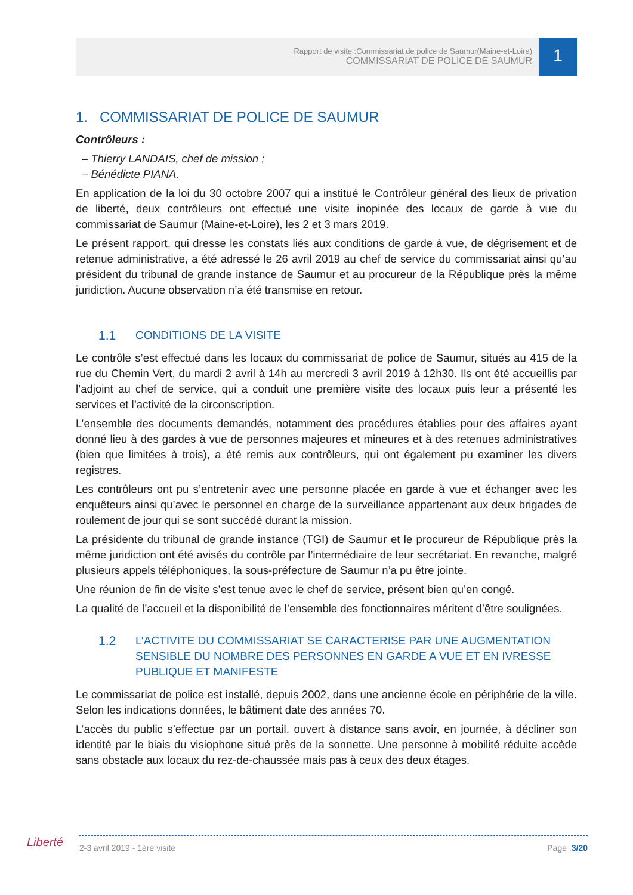Rapport de visite :Commissariat de police de Saumur(Maine-et-Loire)
COMMISSARIAT DE POLICE DE SAUMUR
1
1. COMMISSARIAT DE POLICE DE SAUMUR
Contrôleurs :
– Thierry LANDAIS, chef de mission ;
– Bénédicte PIANA.
En application de la loi du 30 octobre 2007 qui a institué le Contrôleur général des lieux de privation de liberté, deux contrôleurs ont effectué une visite inopinée des locaux de garde à vue du commissariat de Saumur (Maine-et-Loire), les 2 et 3 mars 2019.
Le présent rapport, qui dresse les constats liés aux conditions de garde à vue, de dégrisement et de retenue administrative, a été adressé le 26 avril 2019 au chef de service du commissariat ainsi qu’au président du tribunal de grande instance de Saumur et au procureur de la République près la même juridiction. Aucune observation n’a été transmise en retour.
1.1 CONDITIONS DE LA VISITE
Le contrôle s’est effectué dans les locaux du commissariat de police de Saumur, situés au 415 de la rue du Chemin Vert, du mardi 2 avril à 14h au mercredi 3 avril 2019 à 12h30. Ils ont été accueillis par l’adjoint au chef de service, qui a conduit une première visite des locaux puis leur a présenté les services et l’activité de la circonscription.
L’ensemble des documents demandés, notamment des procédures établies pour des affaires ayant donné lieu à des gardes à vue de personnes majeures et mineures et à des retenues administratives (bien que limitées à trois), a été remis aux contrôleurs, qui ont également pu examiner les divers registres.
Les contrôleurs ont pu s’entretenir avec une personne placée en garde à vue et échanger avec les enquêteurs ainsi qu’avec le personnel en charge de la surveillance appartenant aux deux brigades de roulement de jour qui se sont succédé durant la mission.
La présidente du tribunal de grande instance (TGI) de Saumur et le procureur de République près la même juridiction ont été avisés du contrôle par l’intermédiaire de leur secrétariat. En revanche, malgré plusieurs appels téléphoniques, la sous-préfecture de Saumur n’a pu être jointe.
Une réunion de fin de visite s’est tenue avec le chef de service, présent bien qu’en congé.
La qualité de l’accueil et la disponibilité de l’ensemble des fonctionnaires méritent d’être soulignées.
1.2 L’ACTIVITE DU COMMISSARIAT SE CARACTERISE PAR UNE AUGMENTATION SENSIBLE DU NOMBRE DES PERSONNES EN GARDE A VUE ET EN IVRESSE PUBLIQUE ET MANIFESTE
Le commissariat de police est installé, depuis 2002, dans une ancienne école en périphérie de la ville. Selon les indications données, le bâtiment date des années 70.
L’accès du public s’effectue par un portail, ouvert à distance sans avoir, en journée, à décliner son identité par le biais du visiophone situé près de la sonnette. Une personne à mobilité réduite accède sans obstacle aux locaux du rez-de-chaussée mais pas à ceux des deux étages.
Liberté 2-3 avril 2019 - 1ère visite Page :3/20